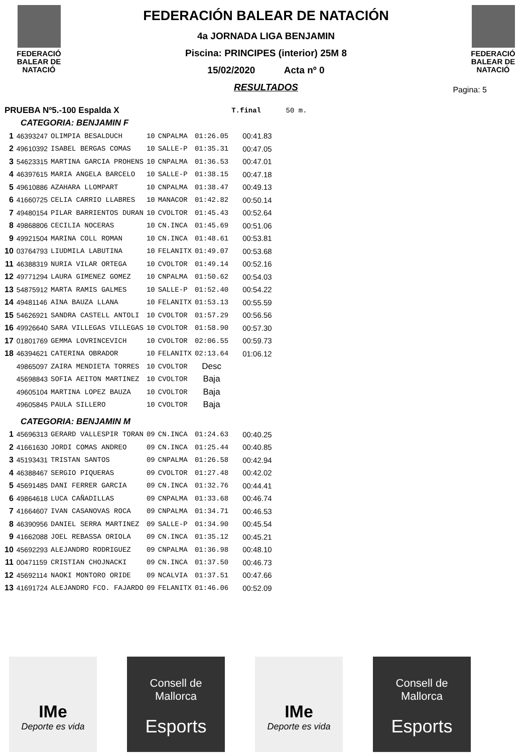FEDERACIÓ
BALEAR DE
NATACIÓ
FEDERACIÓN BALEAR DE NATACIÓN
4a JORNADA LIGA BENJAMIN
Piscina: PRINCIPES (interior) 25M 8
15/02/2020 Acta nº 0
RESULTADOS
FEDERACIÓ
BALEAR DE
NATACIÓ
Pagina: 5
| PRUEBA Nº5.-100 Espalda X | | | | | | T.final | 50 m. |
| CATEGORIA: BENJAMIN F | | | | | | | |
| 1 | 46393247 | OLIMPIA BESALDUCH | 10 | CNPALMA | 01:26.05 | 00:41.83 | |
| 2 | 49610392 | ISABEL BERGAS COMAS | 10 | SALLE-P | 01:35.31 | 00:47.05 | |
| 3 | 54623315 | MARTINA GARCIA PROHENS | 10 | CNPALMA | 01:36.53 | 00:47.01 | |
| 4 | 46397615 | MARIA ANGELA BARCELO | 10 | SALLE-P | 01:38.15 | 00:47.18 | |
| 5 | 49610886 | AZAHARA LLOMPART | 10 | CNPALMA | 01:38.47 | 00:49.13 | |
| 6 | 41660725 | CELIA CARRIO LLABRES | 10 | MANACOR | 01:42.82 | 00:50.14 | |
| 7 | 49480154 | PILAR BARRIENTOS DURAN | 10 | CVOLTOR | 01:45.43 | 00:52.64 | |
| 8 | 49868806 | CECILIA NOCERAS | 10 | CN.INCA | 01:45.69 | 00:51.06 | |
| 9 | 49921504 | MARINA COLL ROMAN | 10 | CN.INCA | 01:48.61 | 00:53.81 | |
| 10 | 03764793 | LIUDMILA LABUTINA | 10 | FELANITX | 01:49.07 | 00:53.68 | |
| 11 | 46388319 | NURIA VILAR ORTEGA | 10 | CVOLTOR | 01:49.14 | 00:52.16 | |
| 12 | 49771294 | LAURA GIMENEZ GOMEZ | 10 | CNPALMA | 01:50.62 | 00:54.03 | |
| 13 | 54875912 | MARTA RAMIS GALMES | 10 | SALLE-P | 01:52.40 | 00:54.22 | |
| 14 | 49481146 | AINA BAUZA LLANA | 10 | FELANITX | 01:53.13 | 00:55.59 | |
| 15 | 54626921 | SANDRA CASTELL ANTOLI | 10 | CVOLTOR | 01:57.29 | 00:56.56 | |
| 16 | 49926640 | SARA VILLEGAS VILLEGAS | 10 | CVOLTOR | 01:58.90 | 00:57.30 | |
| 17 | 01801769 | GEMMA LOVRINCEVICH | 10 | CVOLTOR | 02:06.55 | 00:59.73 | |
| 18 | 46394621 | CATERINA OBRADOR | 10 | FELANITX | 02:13.64 | 01:06.12 | |
| | 49865097 | ZAIRA MENDIETA TORRES | 10 | CVOLTOR | Desc | | |
| | 45698843 | SOFIA AEITON MARTINEZ | 10 | CVOLTOR | Baja | | |
| | 49605104 | MARTINA LOPEZ BAUZA | 10 | CVOLTOR | Baja | | |
| | 49605845 | PAULA SILLERO | 10 | CVOLTOR | Baja | | |
| CATEGORIA: BENJAMIN M | | | | | | | |
| 1 | 45696313 | GERARD VALLESPIR TORAN | 09 | CN.INCA | 01:24.63 | 00:40.25 | |
| 2 | 41661630 | JORDI COMAS ANDREO | 09 | CN.INCA | 01:25.44 | 00:40.85 | |
| 3 | 45193431 | TRISTAN SANTOS | 09 | CNPALMA | 01:26.58 | 00:42.94 | |
| 4 | 46388467 | SERGIO PIQUERAS | 09 | CVOLTOR | 01:27.48 | 00:42.02 | |
| 5 | 45691485 | DANI FERRER GARCIA | 09 | CN.INCA | 01:32.76 | 00:44.41 | |
| 6 | 49864618 | LUCA CAÑADILLAS | 09 | CNPALMA | 01:33.68 | 00:46.74 | |
| 7 | 41664607 | IVAN CASANOVAS ROCA | 09 | CNPALMA | 01:34.71 | 00:46.53 | |
| 8 | 46390956 | DANIEL SERRA MARTINEZ | 09 | SALLE-P | 01:34.90 | 00:45.54 | |
| 9 | 41662088 | JOEL REBASSA ORIOLA | 09 | CN.INCA | 01:35.12 | 00:45.21 | |
| 10 | 45692293 | ALEJANDRO RODRIGUEZ | 09 | CNPALMA | 01:36.98 | 00:48.10 | |
| 11 | 00471159 | CRISTIAN CHOJNACKI | 09 | CN.INCA | 01:37.50 | 00:46.73 | |
| 12 | 45692114 | NAOKI MONTORO ORIDE | 09 | NCALVIA | 01:37.51 | 00:47.66 | |
| 13 | 41691724 | ALEJANDRO FCO. FAJARDO | 09 | FELANITX | 01:46.06 | 00:52.09 | |
IMe
Deporte es vida
Consell de
Mallorca
Esports
IMe
Deporte es vida
Consell de
Mallorca
Esports